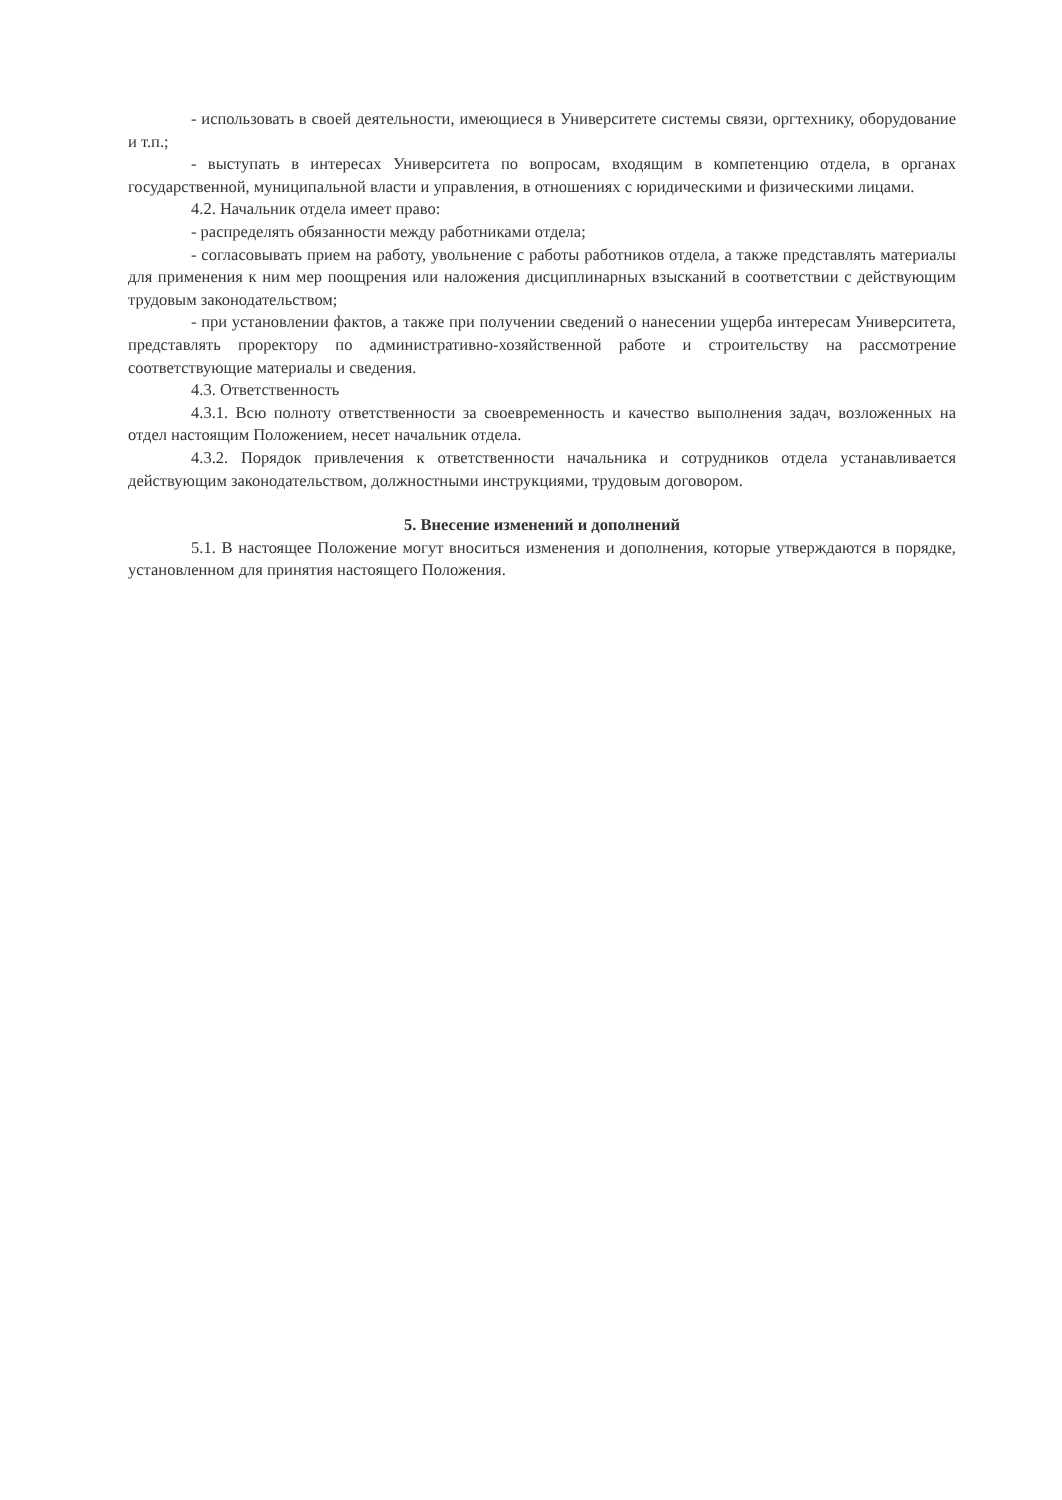- использовать в своей деятельности, имеющиеся в Университете системы связи, оргтехнику, оборудование и т.п.;
- выступать в интересах Университета по вопросам, входящим в компетенцию отдела, в органах государственной, муниципальной власти и управления, в отношениях с юридическими и физическими лицами.
4.2. Начальник отдела имеет право:
- распределять обязанности между работниками отдела;
- согласовывать прием на работу, увольнение с работы работников отдела, а также представлять материалы для применения к ним мер поощрения или наложения дисциплинарных взысканий в соответствии с действующим трудовым законодательством;
- при установлении фактов, а также при получении сведений о нанесении ущерба интересам Университета, представлять проректору по административно-хозяйственной работе и строительству на рассмотрение соответствующие материалы и сведения.
4.3. Ответственность
4.3.1. Всю полноту ответственности за своевременность и качество выполнения задач, возложенных на отдел настоящим Положением, несет начальник отдела.
4.3.2. Порядок привлечения к ответственности начальника и сотрудников отдела устанавливается действующим законодательством, должностными инструкциями, трудовым договором.
5. Внесение изменений и дополнений
5.1. В настоящее Положение могут вноситься изменения и дополнения, которые утверждаются в порядке, установленном для принятия настоящего Положения.